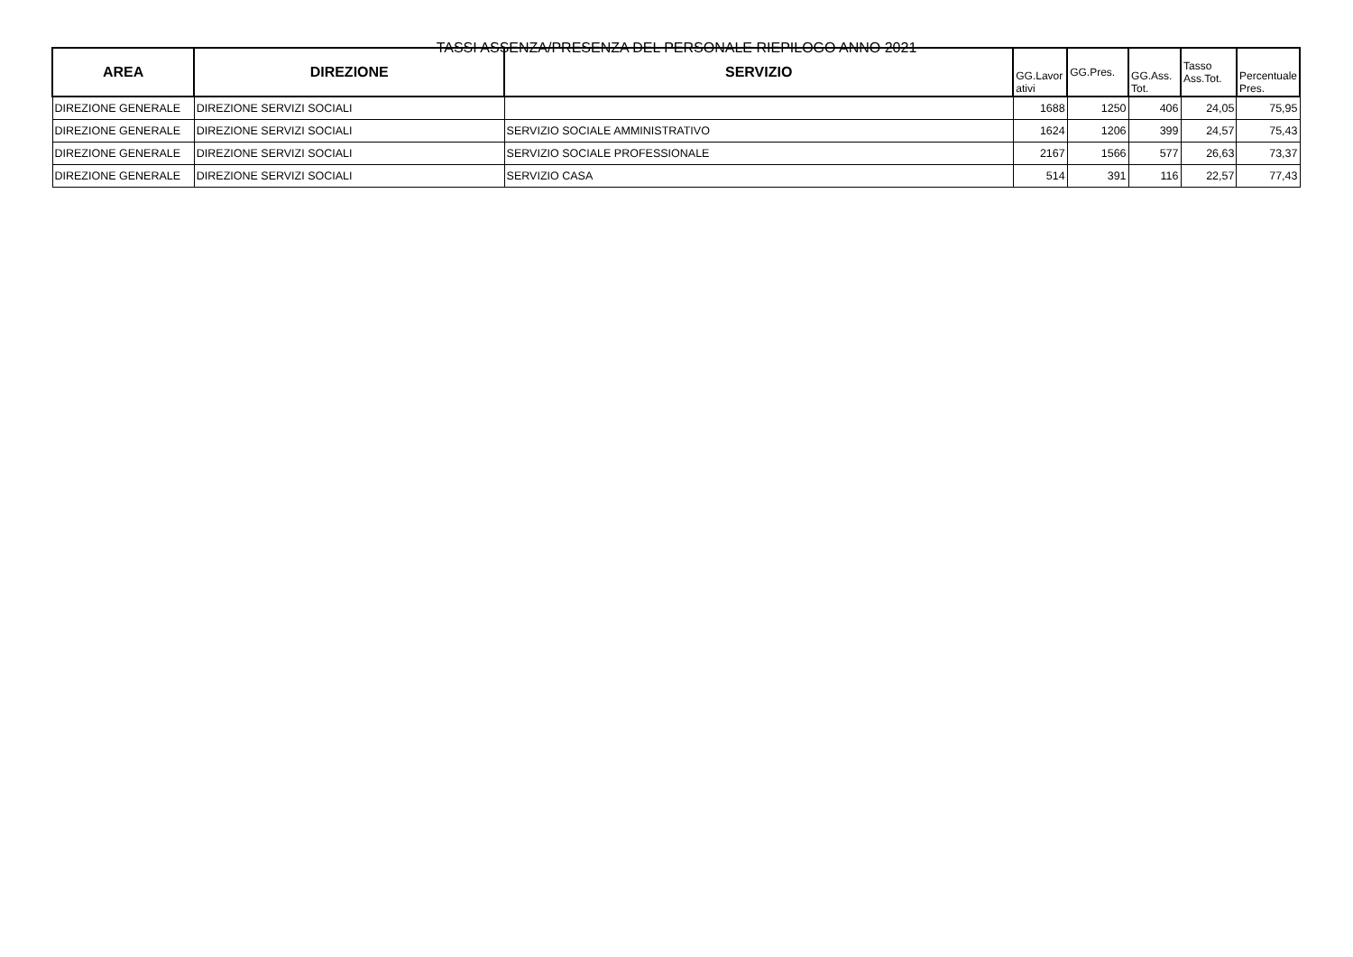TASSI ASSENZA/PRESENZA DEL PERSONALE RIEPILOGO ANNO 2021
| AREA | DIREZIONE | SERVIZIO | GG.Lavor ativi | GG.Pres. | GG.Ass. Tot. | Tasso Ass.Tot. | Percentuale Pres. |
| --- | --- | --- | --- | --- | --- | --- | --- |
| DIREZIONE GENERALE | DIREZIONE SERVIZI SOCIALI | | 1688 | 1250 | 406 | 24,05 | 75,95 |
| DIREZIONE GENERALE | DIREZIONE SERVIZI SOCIALI | SERVIZIO SOCIALE AMMINISTRATIVO | 1624 | 1206 | 399 | 24,57 | 75,43 |
| DIREZIONE GENERALE | DIREZIONE SERVIZI SOCIALI | SERVIZIO SOCIALE PROFESSIONALE | 2167 | 1566 | 577 | 26,63 | 73,37 |
| DIREZIONE GENERALE | DIREZIONE SERVIZI SOCIALI | SERVIZIO CASA | 514 | 391 | 116 | 22,57 | 77,43 |